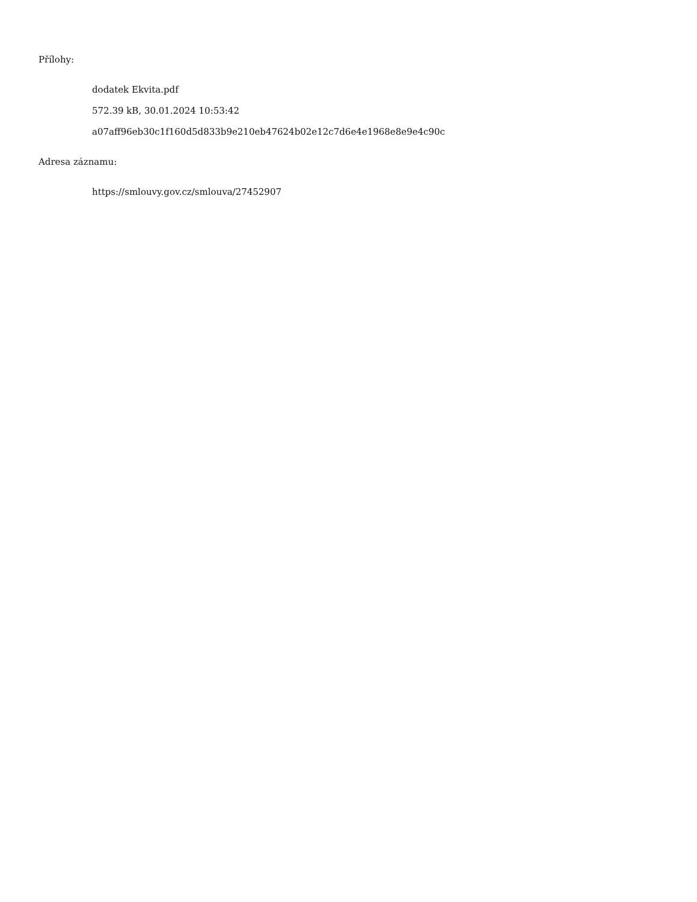Přílohy:
dodatek Ekvita.pdf
572.39 kB, 30.01.2024 10:53:42
a07aff96eb30c1f160d5d833b9e210eb47624b02e12c7d6e4e1968e8e9e4c90c
Adresa záznamu:
https://smlouvy.gov.cz/smlouva/27452907